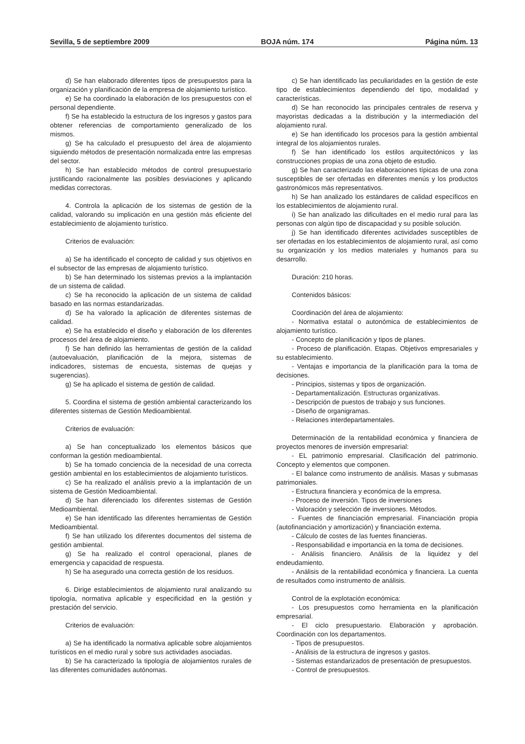Sevilla, 5 de septiembre 2009 BOJA núm. 174 Página núm. 13
d) Se han elaborado diferentes tipos de presupuestos para la organización y planificación de la empresa de alojamiento turístico.
e) Se ha coordinado la elaboración de los presupuestos con el personal dependiente.
f) Se ha establecido la estructura de los ingresos y gastos para obtener referencias de comportamiento generalizado de los mismos.
g) Se ha calculado el presupuesto del área de alojamiento siguiendo métodos de presentación normalizada entre las empresas del sector.
h) Se han establecido métodos de control presupuestario justificando racionalmente las posibles desviaciones y aplicando medidas correctoras.
4. Controla la aplicación de los sistemas de gestión de la calidad, valorando su implicación en una gestión más eficiente del establecimiento de alojamiento turístico.
Criterios de evaluación:
a) Se ha identificado el concepto de calidad y sus objetivos en el subsector de las empresas de alojamiento turístico.
b) Se han determinado los sistemas previos a la implantación de un sistema de calidad.
c) Se ha reconocido la aplicación de un sistema de calidad basado en las normas estandarizadas.
d) Se ha valorado la aplicación de diferentes sistemas de calidad.
e) Se ha establecido el diseño y elaboración de los diferentes procesos del área de alojamiento.
f) Se han definido las herramientas de gestión de la calidad (autoevaluación, planificación de la mejora, sistemas de indicadores, sistemas de encuesta, sistemas de quejas y sugerencias).
g) Se ha aplicado el sistema de gestión de calidad.
5. Coordina el sistema de gestión ambiental caracterizando los diferentes sistemas de Gestión Medioambiental.
Criterios de evaluación:
a) Se han conceptualizado los elementos básicos que conforman la gestión medioambiental.
b) Se ha tomado conciencia de la necesidad de una correcta gestión ambiental en los establecimientos de alojamiento turísticos.
c) Se ha realizado el análisis previo a la implantación de un sistema de Gestión Medioambiental.
d) Se han diferenciado los diferentes sistemas de Gestión Medioambiental.
e) Se han identificado las diferentes herramientas de Gestión Medioambiental.
f) Se han utilizado los diferentes documentos del sistema de gestión ambiental.
g) Se ha realizado el control operacional, planes de emergencia y capacidad de respuesta.
h) Se ha asegurado una correcta gestión de los residuos.
6. Dirige establecimientos de alojamiento rural analizando su tipología, normativa aplicable y especificidad en la gestión y prestación del servicio.
Criterios de evaluación:
a) Se ha identificado la normativa aplicable sobre alojamientos turísticos en el medio rural y sobre sus actividades asociadas.
b) Se ha caracterizado la tipología de alojamientos rurales de las diferentes comunidades autónomas.
c) Se han identificado las peculiaridades en la gestión de este tipo de establecimientos dependiendo del tipo, modalidad y características.
d) Se han reconocido las principales centrales de reserva y mayoristas dedicadas a la distribución y la intermediación del alojamiento rural.
e) Se han identificado los procesos para la gestión ambiental integral de los alojamientos rurales.
f) Se han identificado los estilos arquitectónicos y las construcciones propias de una zona objeto de estudio.
g) Se han caracterizado las elaboraciones típicas de una zona susceptibles de ser ofertadas en diferentes menús y los productos gastronómicos más representativos.
h) Se han analizado los estándares de calidad específicos en los establecimientos de alojamiento rural.
i) Se han analizado las dificultades en el medio rural para las personas con algún tipo de discapacidad y su posible solución.
j) Se han identificado diferentes actividades susceptibles de ser ofertadas en los establecimientos de alojamiento rural, así como su organización y los medios materiales y humanos para su desarrollo.
Duración: 210 horas.
Contenidos básicos:
Coordinación del área de alojamiento:
- Normativa estatal o autonómica de establecimientos de alojamiento turístico.
- Concepto de planificación y tipos de planes.
- Proceso de planificación. Etapas. Objetivos empresariales y su establecimiento.
- Ventajas e importancia de la planificación para la toma de decisiones.
- Principios, sistemas y tipos de organización.
- Departamentalización. Estructuras organizativas.
- Descripción de puestos de trabajo y sus funciones.
- Diseño de organigramas.
- Relaciones interdepartamentales.
Determinación de la rentabilidad económica y financiera de proyectos menores de inversión empresarial:
- EL patrimonio empresarial. Clasificación del patrimonio. Concepto y elementos que componen.
- El balance como instrumento de análisis. Masas y submasas patrimoniales.
- Estructura financiera y económica de la empresa.
- Proceso de inversión. Tipos de inversiones
- Valoración y selección de inversiones. Métodos.
- Fuentes de financiación empresarial. Financiación propia (autofinanciación y amortización) y financiación externa.
- Cálculo de costes de las fuentes financieras.
- Responsabilidad e importancia en la toma de decisiones.
- Análisis financiero. Análisis de la liquidez y del endeudamiento.
- Análisis de la rentabilidad económica y financiera. La cuenta de resultados como instrumento de análisis.
Control de la explotación económica:
- Los presupuestos como herramienta en la planificación empresarial.
- El ciclo presupuestario. Elaboración y aprobación. Coordinación con los departamentos.
- Tipos de presupuestos.
- Análisis de la estructura de ingresos y gastos.
- Sistemas estandarizados de presentación de presupuestos.
- Control de presupuestos.